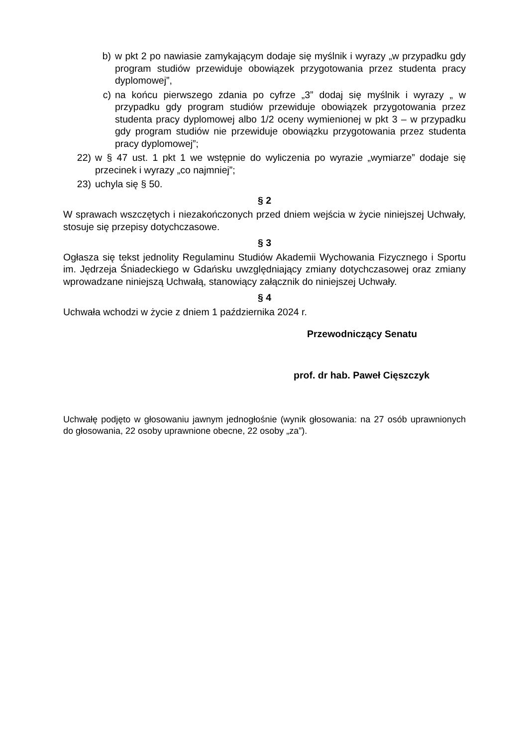b) w pkt 2 po nawiasie zamykającym dodaje się myślnik i wyrazy „w przypadku gdy program studiów przewiduje obowiązek przygotowania przez studenta pracy dyplomowej”,
c) na końcu pierwszego zdania po cyfrze „3” dodaj się myślnik i wyrazy „ w przypadku gdy program studiów przewiduje obowiązek przygotowania przez studenta pracy dyplomowej albo 1/2 oceny wymienionej w pkt 3 – w przypadku gdy program studiów nie przewiduje obowiązku przygotowania przez studenta pracy dyplomowej”;
22) w § 47 ust. 1 pkt 1 we wstępnie do wyliczenia po wyrazie „wymiarze” dodaje się przecinek i wyrazy „co najmniej”;
23) uchyla się § 50.
§ 2
W sprawach wszczętych i niezakończonych przed dniem wejścia w życie niniejszej Uchwały, stosuje się przepisy dotychczasowe.
§ 3
Ogłasza się tekst jednolity Regulaminu Studiów Akademii Wychowania Fizycznego i Sportu im. Jędrzeja Śniadeckiego w Gdańsku uwzględniający zmiany dotychczasowej oraz zmiany wprowadzane niniejszą Uchwałą, stanowiący załącznik do niniejszej Uchwały.
§ 4
Uchwała wchodzi w życie z dniem 1 października 2024 r.
Przewodniczący Senatu
prof. dr hab. Paweł Cięszczyk
Uchwałę podjęto w głosowaniu jawnym jednogłośnie (wynik głosowania: na 27 osób uprawnionych do głosowania, 22 osoby uprawnione obecne, 22 osoby „za”).